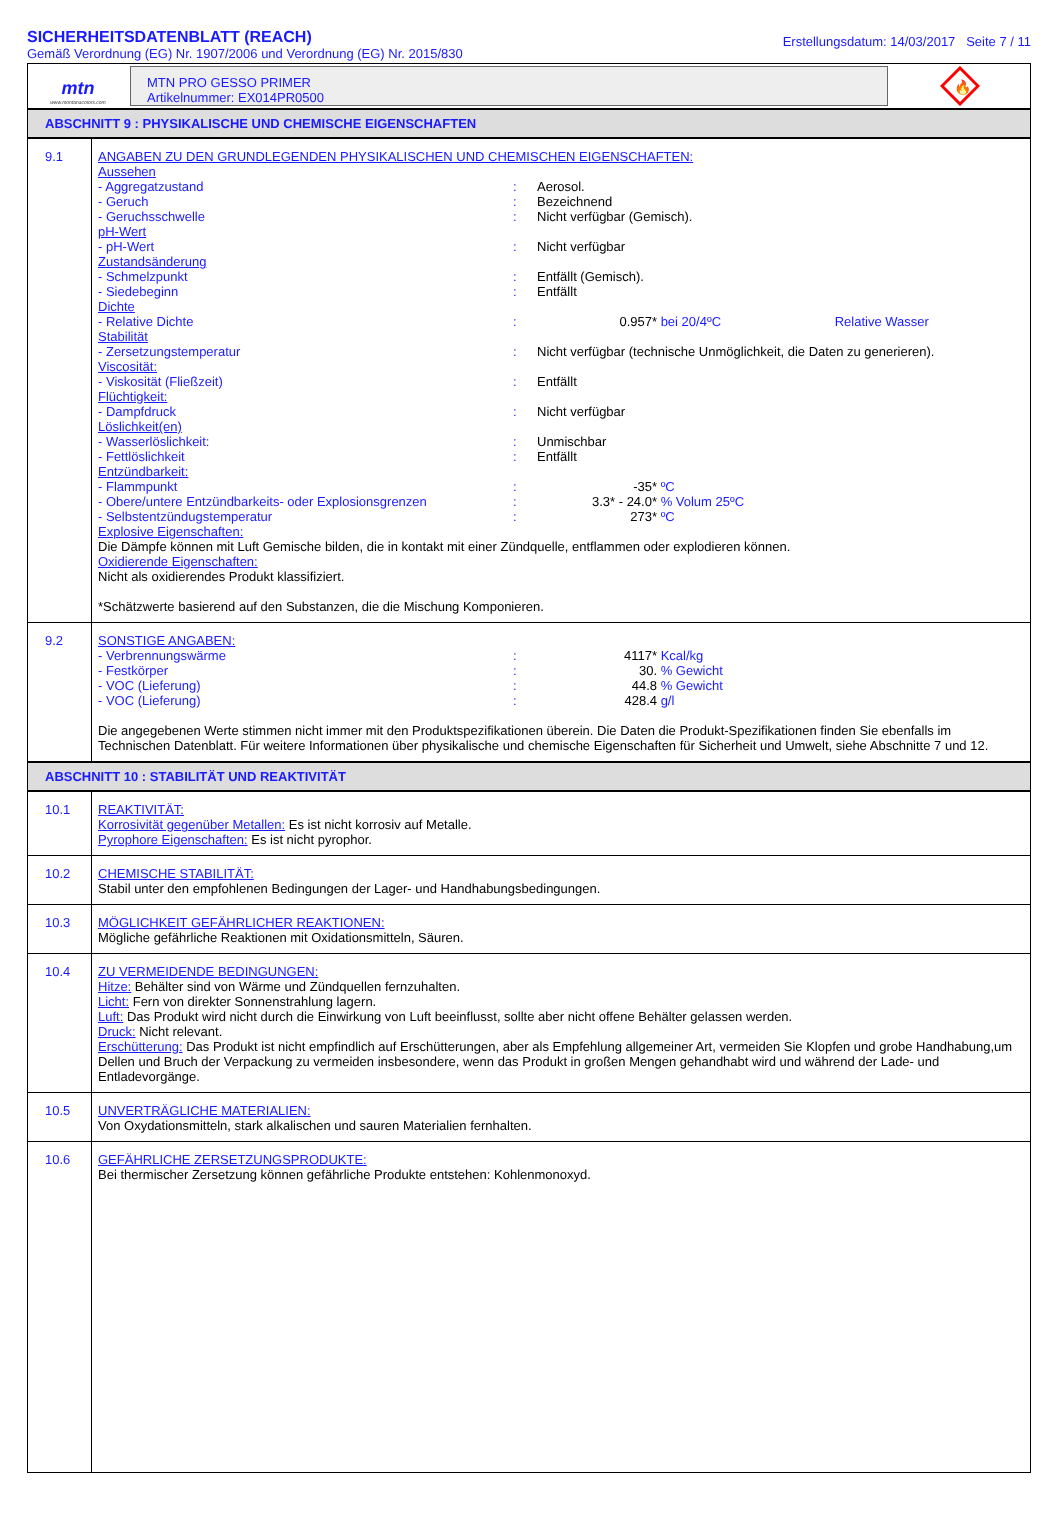SICHERHEITSDATENBLATT (REACH)
Gemäß Verordnung (EG) Nr. 1907/2006 und Verordnung (EG) Nr. 2015/830
Erstellungsdatum: 14/03/2017 Seite 7 / 11
mtn
www.montanacolors.com
MTN PRO GESSO PRIMER
Artikelnummer: EX014PR0500
🔥
ABSCHNITT 9 : PHYSIKALISCHE UND CHEMISCHE EIGENSCHAFTEN
| 9.1 | ANGABEN ZU DEN GRUNDLEGENDEN PHYSIKALISCHEN UND CHEMISCHEN EIGENSCHAFTEN: Aussehen - Aggregatzustand : Aerosol. - Geruch : Bezeichnend - Geruchsschwelle : Nicht verfügbar (Gemisch). pH-Wert - pH-Wert : Nicht verfügbar Zustandsänderung - Schmelzpunkt : Entfällt (Gemisch). - Siedebeginn : Entfällt Dichte - Relative Dichte : 0.957* bei 20/4ºC Relative Wasser Stabilität - Zersetzungstemperatur : Nicht verfügbar (technische Unmöglichkeit, die Daten zu generieren). Viscosität: - Viskosität (Fließzeit) : Entfällt Flüchtigkeit: - Dampfdruck : Nicht verfügbar Löslichkeit(en) - Wasserlöslichkeit: : Unmischbar - Fettlöslichkeit : Entfällt Entzündbarkeit: - Flammpunkt : -35* ºC - Obere/untere Entzündbarkeits- oder Explosionsgrenzen : 3.3* - 24.0* % Volum 25ºC - Selbstentzündugstemperatur : 273* ºC Explosive Eigenschaften: Die Dämpfe können mit Luft Gemische bilden, die in kontakt mit einer Zündquelle, entflammen oder explodieren können. Oxidierende Eigenschaften: Nicht als oxidierendes Produkt klassifiziert. *Schätzwerte basierend auf den Substanzen, die die Mischung Komponieren. |
| 9.2 | SONSTIGE ANGABEN: - Verbrennungswärme : 4117* Kcal/kg - Festkörper : 30. % Gewicht - VOC (Lieferung) : 44.8 % Gewicht - VOC (Lieferung) : 428.4 g/l Die angegebenen Werte stimmen nicht immer mit den Produktspezifikationen überein. Die Daten die Produkt-Spezifikationen finden Sie ebenfalls im Technischen Datenblatt. Für weitere Informationen über physikalische und chemische Eigenschaften für Sicherheit und Umwelt, siehe Abschnitte 7 und 12. |
ABSCHNITT 10 : STABILITÄT UND REAKTIVITÄT
| 10.1 | REAKTIVITÄT: Korrosivität gegenüber Metallen: Es ist nicht korrosiv auf Metalle. Pyrophore Eigenschaften: Es ist nicht pyrophor. |
| 10.2 | CHEMISCHE STABILITÄT: Stabil unter den empfohlenen Bedingungen der Lager- und Handhabungsbedingungen. |
| 10.3 | MÖGLICHKEIT GEFÄHRLICHER REAKTIONEN: Mögliche gefährliche Reaktionen mit Oxidationsmitteln, Säuren. |
| 10.4 | ZU VERMEIDENDE BEDINGUNGEN: Hitze: Behälter sind von Wärme und Zündquellen fernzuhalten. Licht: Fern von direkter Sonnenstrahlung lagern. Luft: Das Produkt wird nicht durch die Einwirkung von Luft beeinflusst, sollte aber nicht offene Behälter gelassen werden. Druck: Nicht relevant. Erschütterung: Das Produkt ist nicht empfindlich auf Erschütterungen, aber als Empfehlung allgemeiner Art, vermeiden Sie Klopfen und grobe Handhabung,um Dellen und Bruch der Verpackung zu vermeiden insbesondere, wenn das Produkt in großen Mengen gehandhabt wird und während der Lade- und Entladevorgänge. |
| 10.5 | UNVERTRÄGLICHE MATERIALIEN: Von Oxydationsmitteln, stark alkalischen und sauren Materialien fernhalten. |
| 10.6 | GEFÄHRLICHE ZERSETZUNGSPRODUKTE: Bei thermischer Zersetzung können gefährliche Produkte entstehen: Kohlenmonoxyd. |